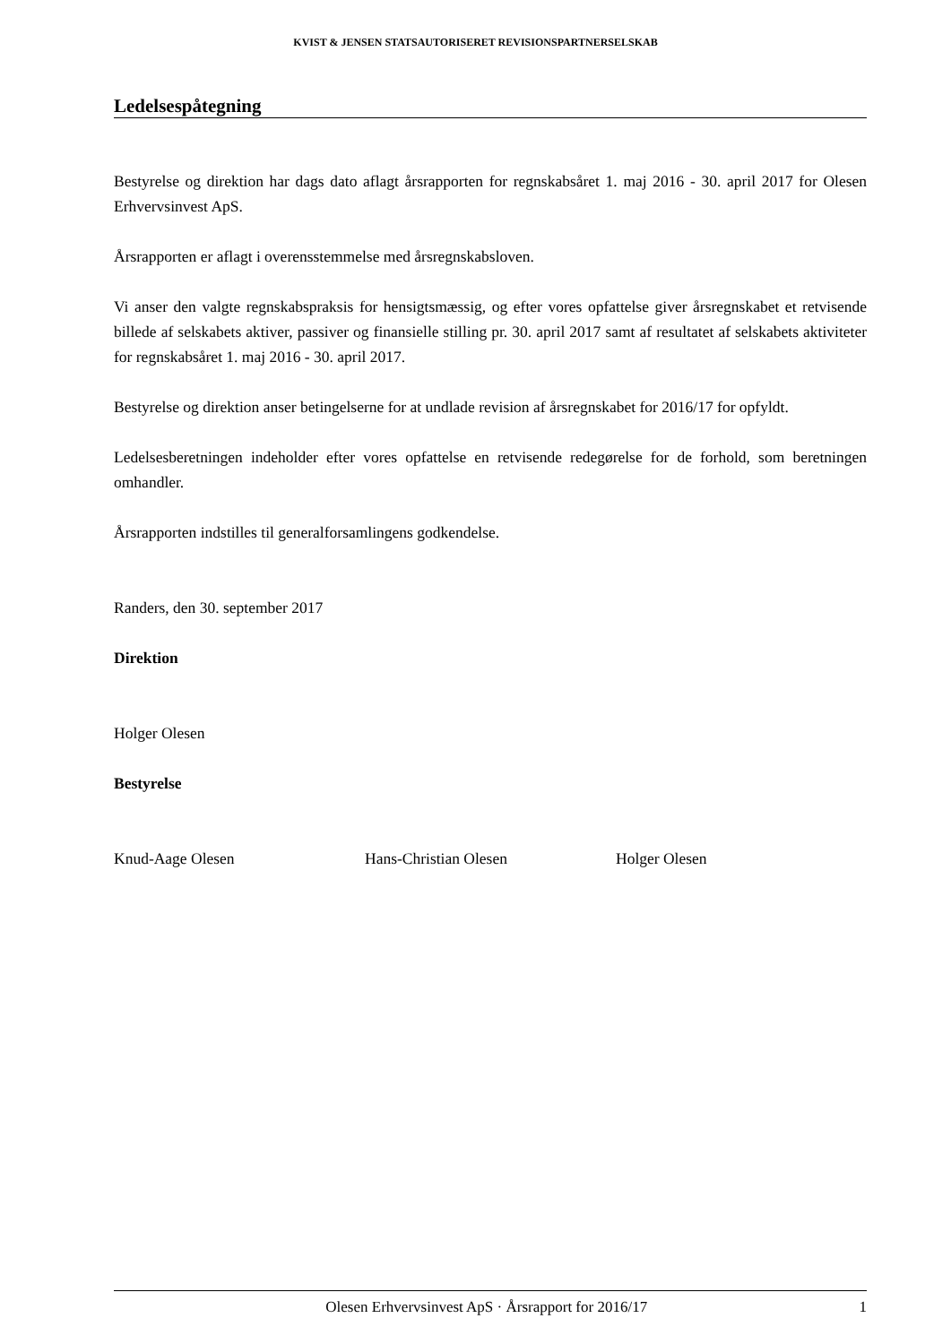KVIST & JENSEN STATSAUTORISERET REVISIONSPARTNERSELSKAB
Ledelsespåtegning
Bestyrelse og direktion har dags dato aflagt årsrapporten for regnskabsåret 1. maj 2016 - 30. april 2017 for Olesen Erhvervsinvest ApS.
Årsrapporten er aflagt i overensstemmelse med årsregnskabsloven.
Vi anser den valgte regnskabspraksis for hensigtsmæssig, og efter vores opfattelse giver årsregnskabet et retvisende billede af selskabets aktiver, passiver og finansielle stilling pr. 30. april 2017 samt af resultatet af selskabets aktiviteter for regnskabsåret 1. maj 2016 - 30. april 2017.
Bestyrelse og direktion anser betingelserne for at undlade revision af årsregnskabet for 2016/17 for opfyldt.
Ledelsesberetningen indeholder efter vores opfattelse en retvisende redegørelse for de forhold, som beretningen omhandler.
Årsrapporten indstilles til generalforsamlingens godkendelse.
Randers, den 30. september 2017
Direktion
Holger Olesen
Bestyrelse
Knud-Aage Olesen Hans-Christian Olesen Holger Olesen
Olesen Erhvervsinvest ApS · Årsrapport for 2016/17 1